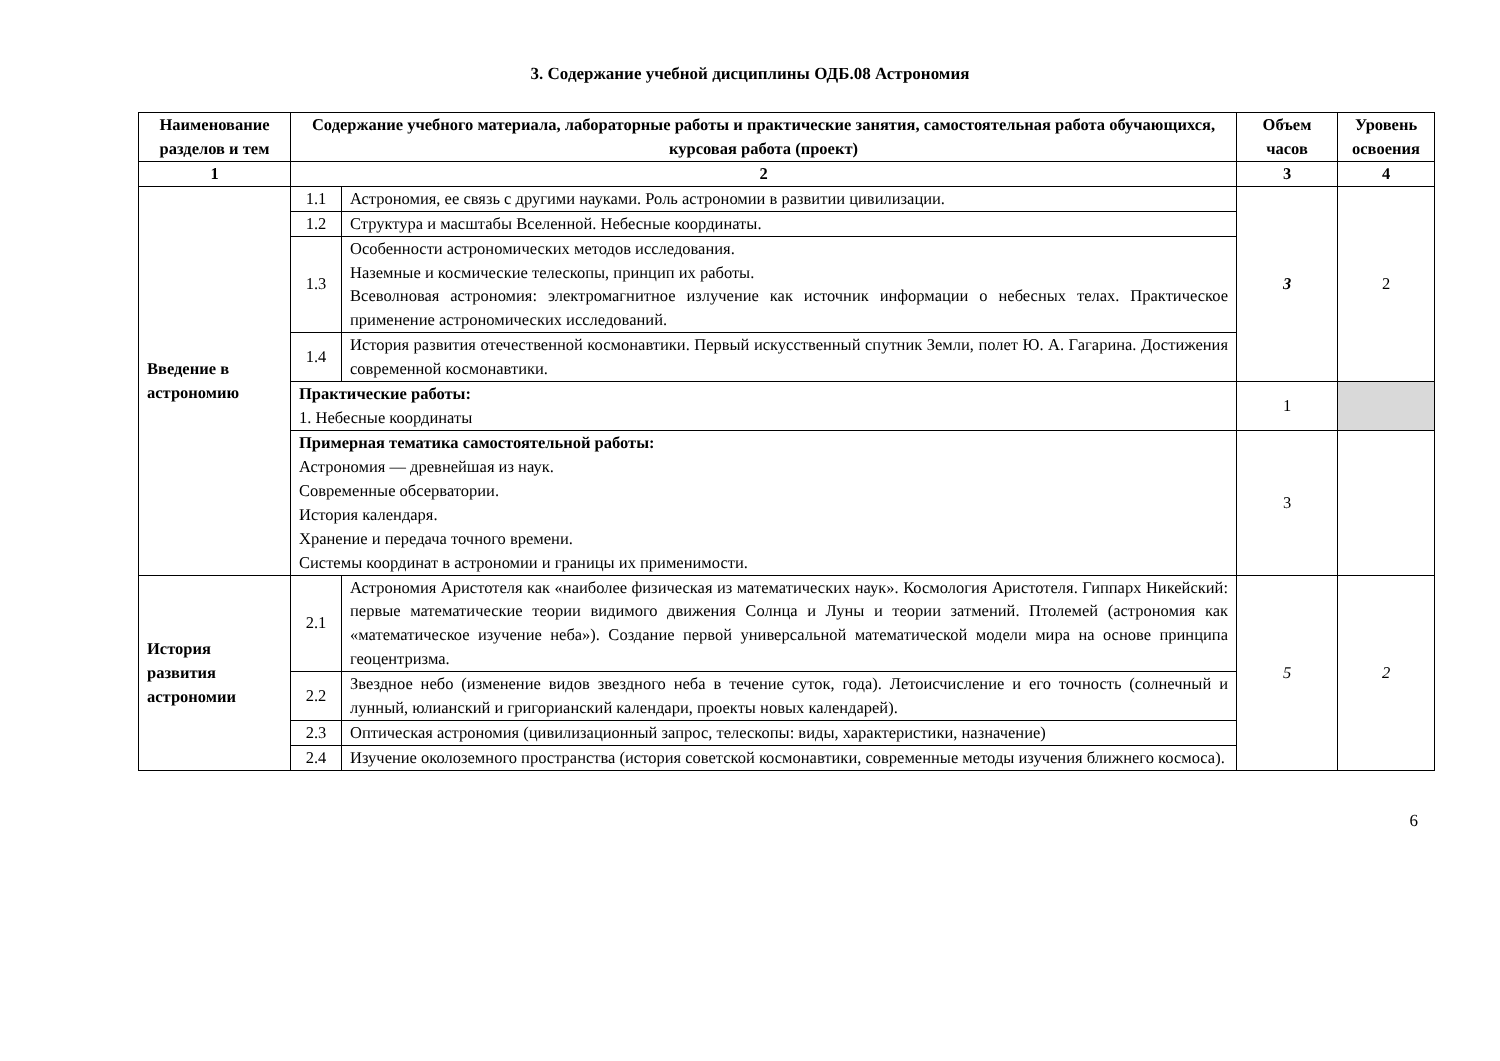3. Содержание учебной дисциплины ОДБ.08 Астрономия
| Наименование разделов и тем | Содержание учебного материала, лабораторные работы и практические занятия, самостоятельная работа обучающихся, курсовая работа (проект) | | Объем часов | Уровень освоения |
| --- | --- | --- | --- | --- |
| 1 | 2 | | 3 | 4 |
| Введение в астрономию | 1.1 | Астрономия, ее связь с другими науками. Роль астрономии в развитии цивилизации. | 3 | 2 |
| | 1.2 | Структура и масштабы Вселенной. Небесные координаты. | | |
| | 1.3 | Особенности астрономических методов исследования. Наземные и космические телескопы, принцип их работы. Всеволновая астрономия: электромагнитное излучение как источник информации о небесных телах. Практическое применение астрономических исследований. | | |
| | 1.4 | История развития отечественной космонавтики. Первый искусственный спутник Земли, полет Ю. А. Гагарина. Достижения современной космонавтики. | | |
| | Практические работы: 1. Небесные координаты | | 1 | |
| | Примерная тематика самостоятельной работы: Астрономия — древнейшая из наук. Современные обсерватории. История календаря. Хранение и передача точного времени. Системы координат в астрономии и границы их применимости. | | 3 | |
| История развития астрономии | 2.1 | Астрономия Аристотеля как «наиболее физическая из математических наук». Космология Аристотеля. Гиппарх Никейский: первые математические теории видимого движения Солнца и Луны и теории затмений. Птолемей (астрономия как «математическое изучение неба»). Создание первой универсальной математической модели мира на основе принципа геоцентризма. | 5 | 2 |
| | 2.2 | Звездное небо (изменение видов звездного неба в течение суток, года). Летоисчисление и его точность (солнечный и лунный, юлианский и григорианский календари, проекты новых календарей). | | |
| | 2.3 | Оптическая астрономия (цивилизационный запрос, телескопы: виды, характеристики, назначение) | | |
| | 2.4 | Изучение околоземного пространства (история советской космонавтики, современные методы изучения ближнего космоса). | | |
6